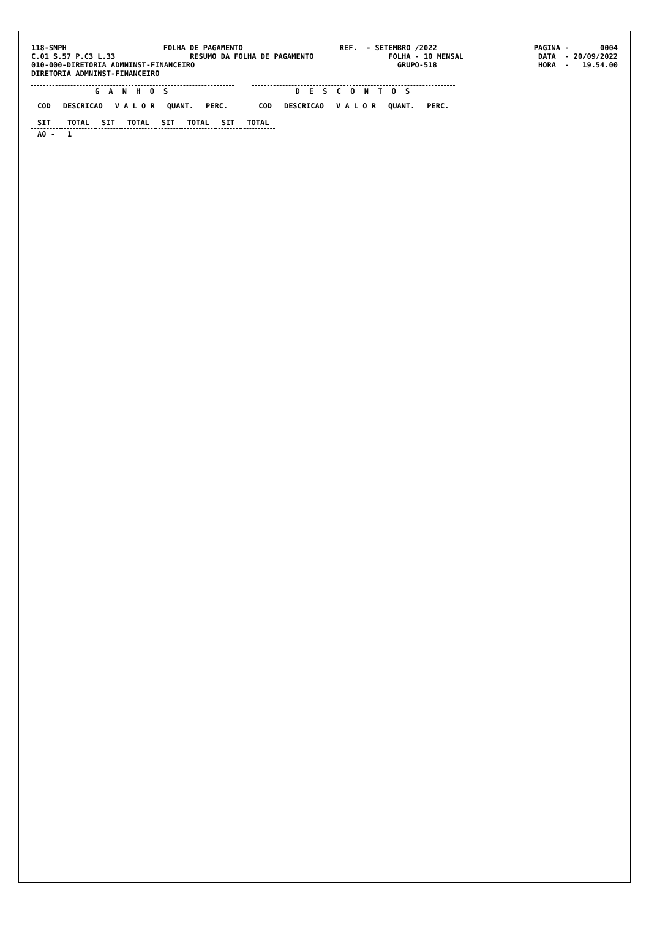118-SNPH
FOLHA DE PAGAMENTO
REF. - SETEMBRO /2022
PAGINA - 0004
C.01 S.57 P.C3 L.33
RESUMO DA FOLHA DE PAGAMENTO
FOLHA - 10 MENSAL
DATA - 20/09/2022
010-000-DIRETORIA ADMNINST-FINANCEIRO
GRUPO-518
HORA - 19.54.00
DIRETORIA ADMNINST-FINANCEIRO
G A N H O S
| COD | DESCRICAO | V A L O R | QUANT. | PERC. |
| --- | --- | --- | --- | --- |
D E S C O N T O S
| COD | DESCRICAO | V A L O R | QUANT. | PERC. |
| --- | --- | --- | --- | --- |
| SIT | TOTAL | SIT | TOTAL | SIT | TOTAL | SIT | TOTAL |
| --- | --- | --- | --- | --- | --- | --- | --- |
| A0 - | 1 | | | | | | |